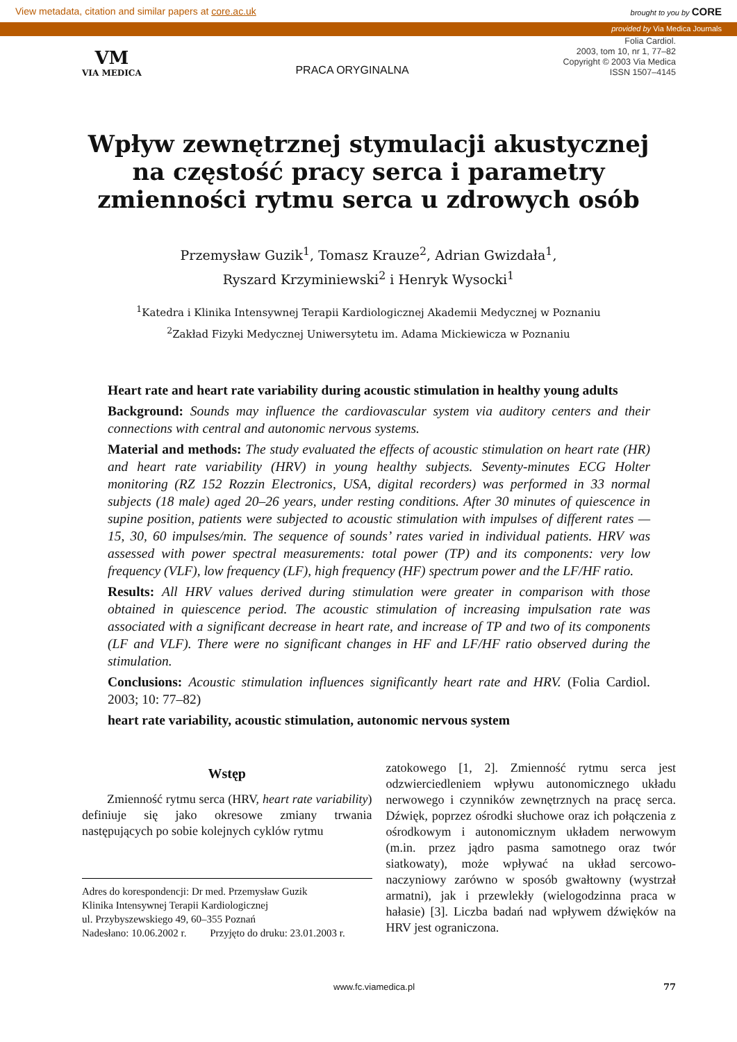View metadata, citation and similar papers at core.ac.uk brought to you by CORE
provided by Via Medica Journals
VM
VIA MEDICA
PRACA ORYGINALNA
Folia Cardiol.
2003, tom 10, nr 1, 77–82
Copyright © 2003 Via Medica
ISSN 1507–4145
Wpływ zewnętrznej stymulacji akustycznej na częstość pracy serca i parametry zmienności rytmu serca u zdrowych osób
Przemysław Guzik<sup>1</sup>, Tomasz Krauze<sup>2</sup>, Adrian Gwizdała<sup>1</sup>,
Ryszard Krzyminiewski<sup>2</sup> i Henryk Wysocki<sup>1</sup>
<sup>1</sup> Katedra i Klinika Intensywnej Terapii Kardiologicznej Akademii Medycznej w Poznaniu
<sup>2</sup> Zakład Fizyki Medycznej Uniwersytetu im. Adama Mickiewicza w Poznaniu
Heart rate and heart rate variability during acoustic stimulation in healthy young adults
Background: Sounds may influence the cardiovascular system via auditory centers and their connections with central and autonomic nervous systems.
Material and methods: The study evaluated the effects of acoustic stimulation on heart rate (HR) and heart rate variability (HRV) in young healthy subjects. Seventy-minutes ECG Holter monitoring (RZ 152 Rozzin Electronics, USA, digital recorders) was performed in 33 normal subjects (18 male) aged 20–26 years, under resting conditions. After 30 minutes of quiescence in supine position, patients were subjected to acoustic stimulation with impulses of different rates — 15, 30, 60 impulses/min. The sequence of sounds’ rates varied in individual patients. HRV was assessed with power spectral measurements: total power (TP) and its components: very low frequency (VLF), low frequency (LF), high frequency (HF) spectrum power and the LF/HF ratio.
Results: All HRV values derived during stimulation were greater in comparison with those obtained in quiescence period. The acoustic stimulation of increasing impulsation rate was associated with a significant decrease in heart rate, and increase of TP and two of its components (LF and VLF). There were no significant changes in HF and LF/HF ratio observed during the stimulation.
Conclusions: Acoustic stimulation influences significantly heart rate and HRV. (Folia Cardiol. 2003; 10: 77–82)
heart rate variability, acoustic stimulation, autonomic nervous system
Wstęp
Zmienność rytmu serca (HRV, heart rate variability) definiuje się jako okresowe zmiany trwania następujących po sobie kolejnych cyklów rytmu
Adres do korespondencji: Dr med. Przemysław Guzik
Klinika Intensywnej Terapii Kardiologicznej
ul. Przybyszewskiego 49, 60–355 Poznań
Nadesłano: 10.06.2002 r. Przyjęto do druku: 23.01.2003 r.
zatokowego [1, 2]. Zmienność rytmu serca jest odzwierciedleniem wpływu autonomicznego układu nerwowego i czynników zewnętrznych na pracę serca. Dźwięk, poprzez ośrodki słuchowe oraz ich połączenia z ośrodkowym i autonomicznym układem nerwowym (m.in. przez jądro pasma samotnego oraz twór siatkowaty), może wpływać na układ sercowo-naczyniowy zarówno w sposób gwałtowny (wystrzał armatni), jak i przewlekły (wielogodzinna praca w hałasie) [3]. Liczba badań nad wpływem dźwięków na HRV jest ograniczona.
www.fc.viamedica.pl 77